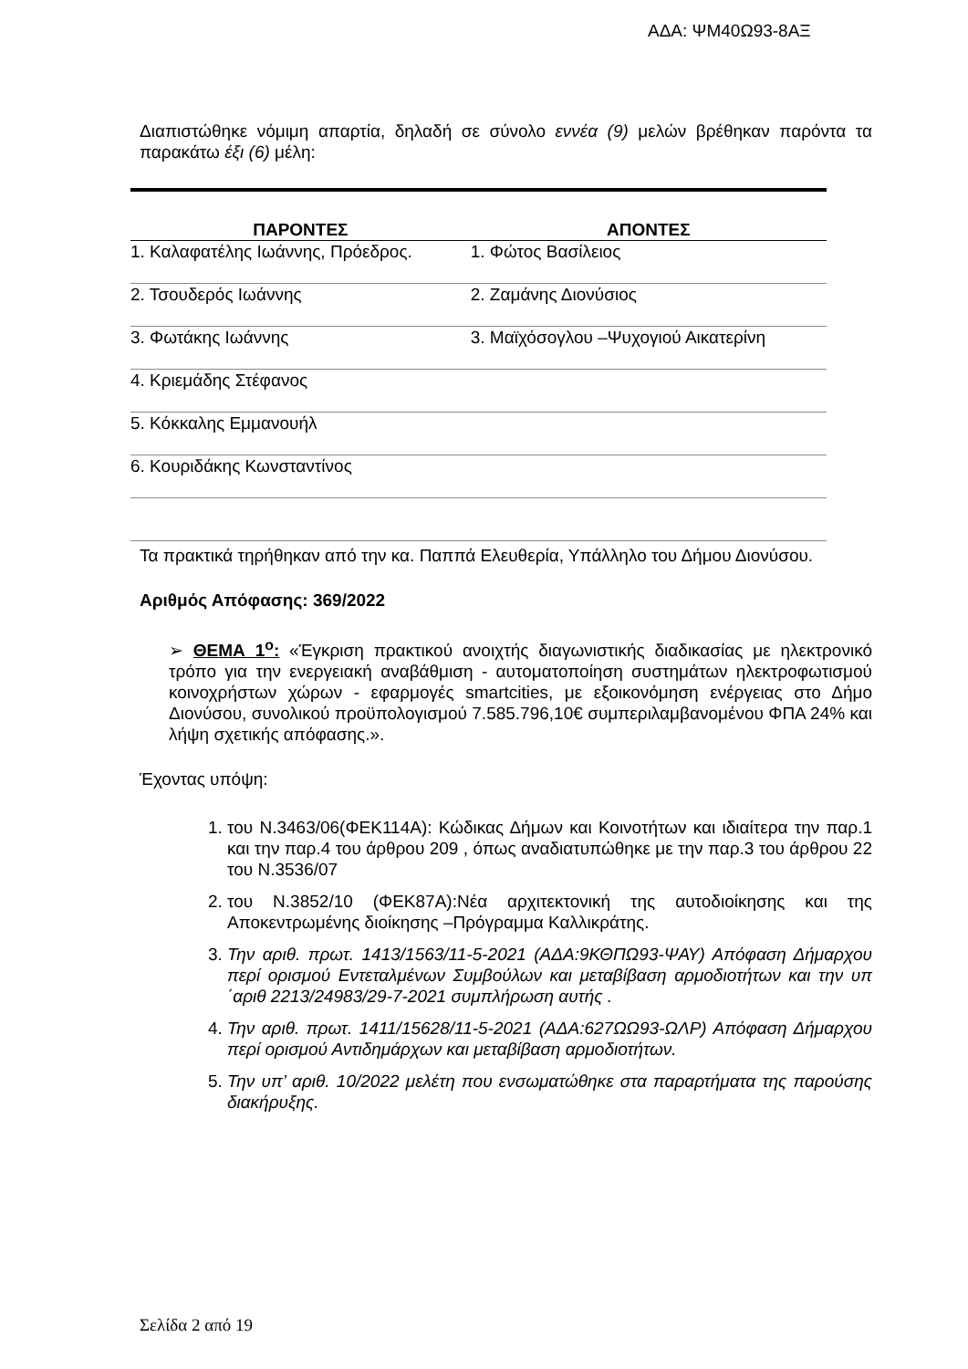ΑΔΑ: ΨΜ40Ω93-8ΑΞ
Διαπιστώθηκε νόμιμη απαρτία, δηλαδή σε σύνολο εννέα (9) μελών βρέθηκαν παρόντα τα παρακάτω έξι (6) μέλη:
| ΠΑΡΟΝΤΕΣ | ΑΠΟΝΤΕΣ |
| --- | --- |
| 1. Καλαφατέλης Ιωάννης, Πρόεδρος. | 1. Φώτος Βασίλειος |
| 2. Τσουδερός Ιωάννης | 2. Ζαμάνης Διονύσιος |
| 3. Φωτάκης Ιωάννης | 3. Μαϊχόσογλου –Ψυχογιού Αικατερίνη |
| 4. Κριεμάδης Στέφανος | |
| 5. Κόκκαλης Εμμανουήλ | |
| 6. Κουριδάκης Κωνσταντίνος | |
Τα πρακτικά τηρήθηκαν από την κα. Παππά Ελευθερία, Υπάλληλο του Δήμου Διονύσου.
Αριθμός Απόφασης: 369/2022
➢ ΘΕΜΑ 1<sup>ο</sup>: «Έγκριση πρακτικού ανοιχτής διαγωνιστικής διαδικασίας με ηλεκτρονικό τρόπο για την ενεργειακή αναβάθμιση - αυτοματοποίηση συστημάτων ηλεκτροφωτισμού κοινοχρήστων χώρων - εφαρμογές smartcities, με εξοικονόμηση ενέργειας στο Δήμο Διονύσου, συνολικού προϋπολογισμού 7.585.796,10€ συμπεριλαμβανομένου ΦΠΑ 24% και λήψη σχετικής απόφασης.».
Έχοντας υπόψη:
1. του Ν.3463/06(ΦΕΚ114Α): Κώδικας Δήμων και Κοινοτήτων και ιδιαίτερα την παρ.1 και την παρ.4 του άρθρου 209 , όπως αναδιατυπώθηκε με την παρ.3 του άρθρου 22 του Ν.3536/07
2. του Ν.3852/10 (ΦΕΚ87Α):Νέα αρχιτεκτονική της αυτοδιοίκησης και της Αποκεντρωμένης διοίκησης –Πρόγραμμα Καλλικράτης.
3. Την αριθ. πρωτ. 1413/1563/11-5-2021 (ΑΔΑ:9ΚΘΠΩ93-ΨΑΥ) Απόφαση Δήμαρχου περί ορισμού Εντεταλμένων Συμβούλων και μεταβίβαση αρμοδιοτήτων και την υπ ΄αριθ 2213/24983/29-7-2021 συμπλήρωση αυτής .
4. Την αριθ. πρωτ. 1411/15628/11-5-2021 (ΑΔΑ:627ΩΩ93-ΩΛΡ) Απόφαση Δήμαρχου περί ορισμού Αντιδημάρχων και μεταβίβαση αρμοδιοτήτων.
5. Την υπ’ αριθ. 10/2022 μελέτη που ενσωματώθηκε στα παραρτήματα της παρούσης διακήρυξης.
Σελίδα 2 από 19